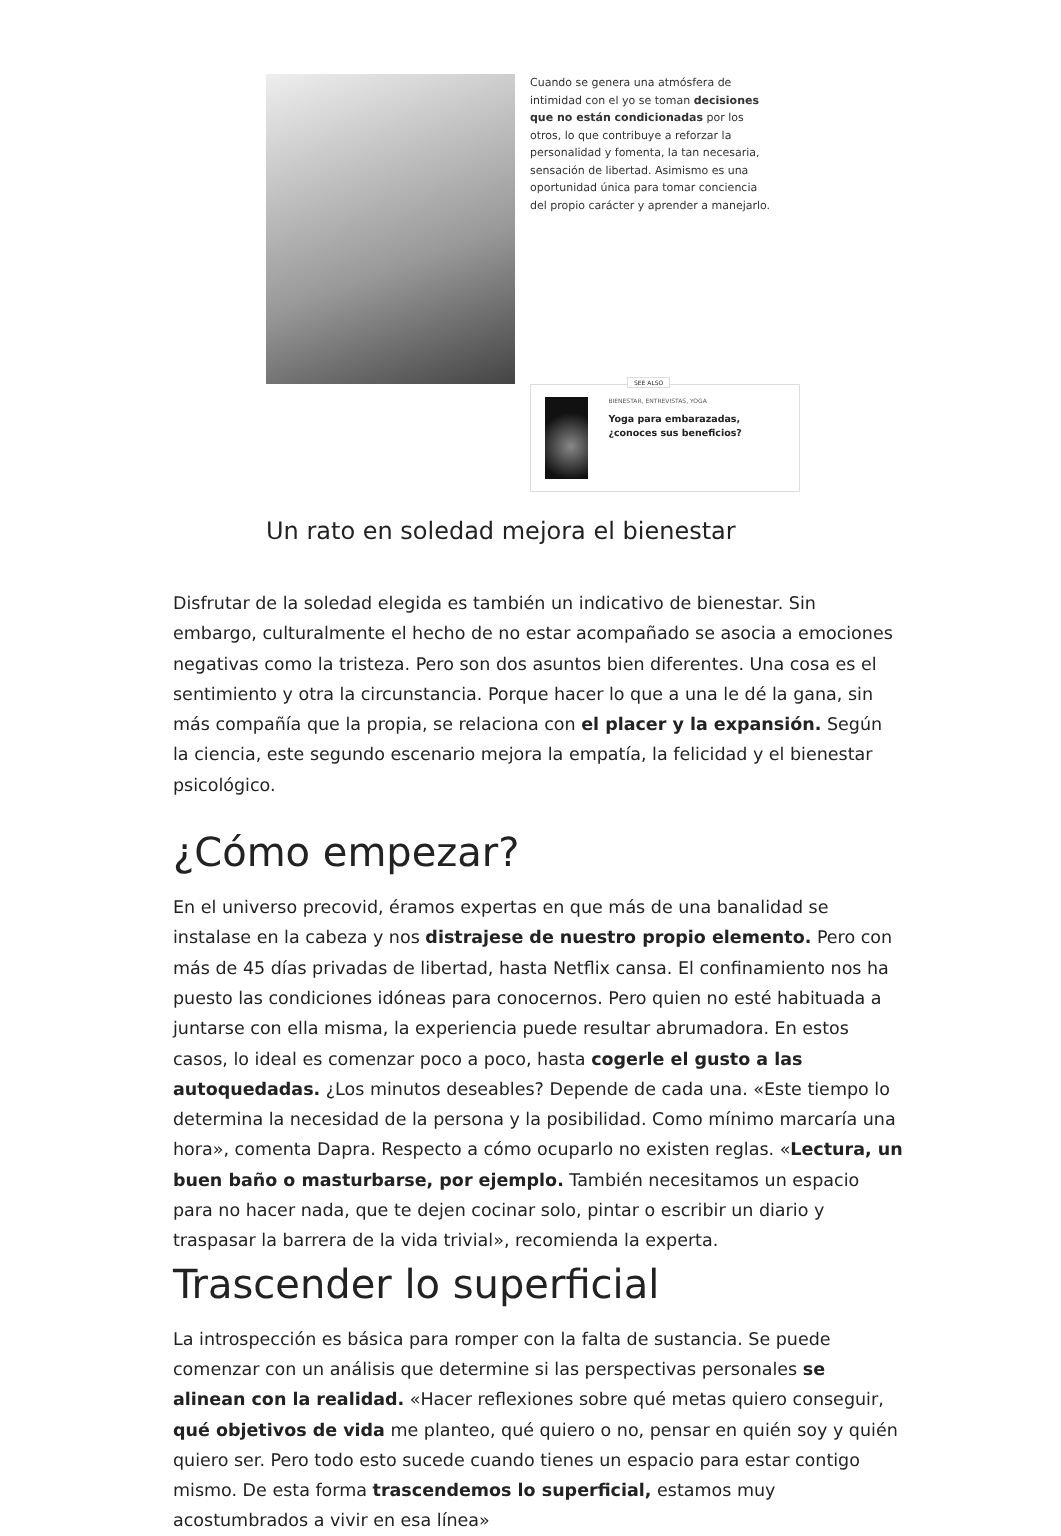Cuando se genera una atmósfera de intimidad con el yo se toman decisiones que no están condicionadas por los otros, lo que contribuye a reforzar la personalidad y fomenta, la tan necesaria, sensación de libertad. Asimismo es una oportunidad única para tomar conciencia del propio carácter y aprender a manejarlo.
SEE ALSO
BIENESTAR, ENTREVISTAS, YOGA
Yoga para embarazadas, ¿conoces sus beneficios?
Un rato en soledad mejora el bienestar
Disfrutar de la soledad elegida es también un indicativo de bienestar. Sin embargo, culturalmente el hecho de no estar acompañado se asocia a emociones negativas como la tristeza. Pero son dos asuntos bien diferentes. Una cosa es el sentimiento y otra la circunstancia. Porque hacer lo que a una le dé la gana, sin más compañía que la propia, se relaciona con el placer y la expansión. Según la ciencia, este segundo escenario mejora la empatía, la felicidad y el bienestar psicológico.
¿Cómo empezar?
En el universo precovid, éramos expertas en que más de una banalidad se instalase en la cabeza y nos distrajese de nuestro propio elemento. Pero con más de 45 días privadas de libertad, hasta Netflix cansa. El confinamiento nos ha puesto las condiciones idóneas para conocernos. Pero quien no esté habituada a juntarse con ella misma, la experiencia puede resultar abrumadora. En estos casos, lo ideal es comenzar poco a poco, hasta cogerle el gusto a las autoquedadas. ¿Los minutos deseables? Depende de cada una. «Este tiempo lo determina la necesidad de la persona y la posibilidad. Como mínimo marcaría una hora», comenta Dapra. Respecto a cómo ocuparlo no existen reglas. «Lectura, un buen baño o masturbarse, por ejemplo. También necesitamos un espacio para no hacer nada, que te dejen cocinar solo, pintar o escribir un diario y traspasar la barrera de la vida trivial», recomienda la experta.
Trascender lo superficial
La introspección es básica para romper con la falta de sustancia. Se puede comenzar con un análisis que determine si las perspectivas personales se alinean con la realidad. «Hacer reflexiones sobre qué metas quiero conseguir, qué objetivos de vida me planteo, qué quiero o no, pensar en quién soy y quién quiero ser. Pero todo esto sucede cuando tienes un espacio para estar contigo mismo. De esta forma trascendemos lo superficial, estamos muy acostumbrados a vivir en esa línea»